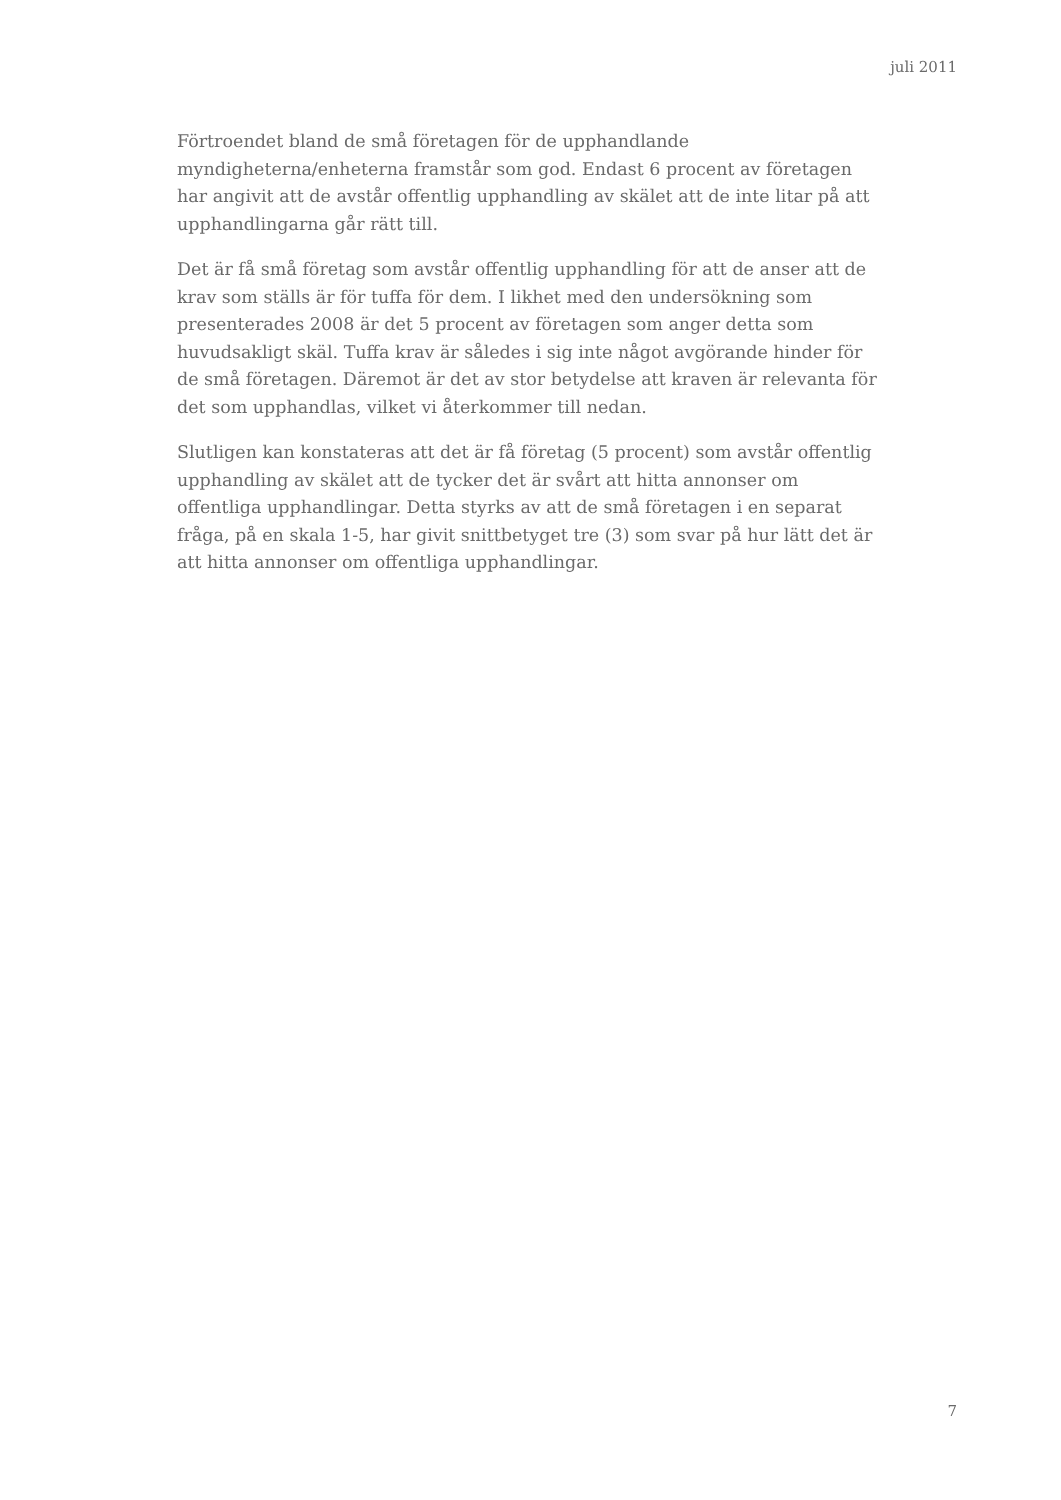juli 2011
Förtroendet bland de små företagen för de upphandlande myndigheterna/enheterna framstår som god. Endast 6 procent av företagen har angivit att de avstår offentlig upphandling av skälet att de inte litar på att upphandlingarna går rätt till.
Det är få små företag som avstår offentlig upphandling för att de anser att de krav som ställs är för tuffa för dem. I likhet med den undersökning som presenterades 2008 är det 5 procent av företagen som anger detta som huvudsakligt skäl. Tuffa krav är således i sig inte något avgörande hinder för de små företagen. Däremot är det av stor betydelse att kraven är relevanta för det som upphandlas, vilket vi återkommer till nedan.
Slutligen kan konstateras att det är få företag (5 procent) som avstår offentlig upphandling av skälet att de tycker det är svårt att hitta annonser om offentliga upphandlingar. Detta styrks av att de små företagen i en separat fråga, på en skala 1-5, har givit snittbetyget tre (3) som svar på hur lätt det är att hitta annonser om offentliga upphandlingar.
7